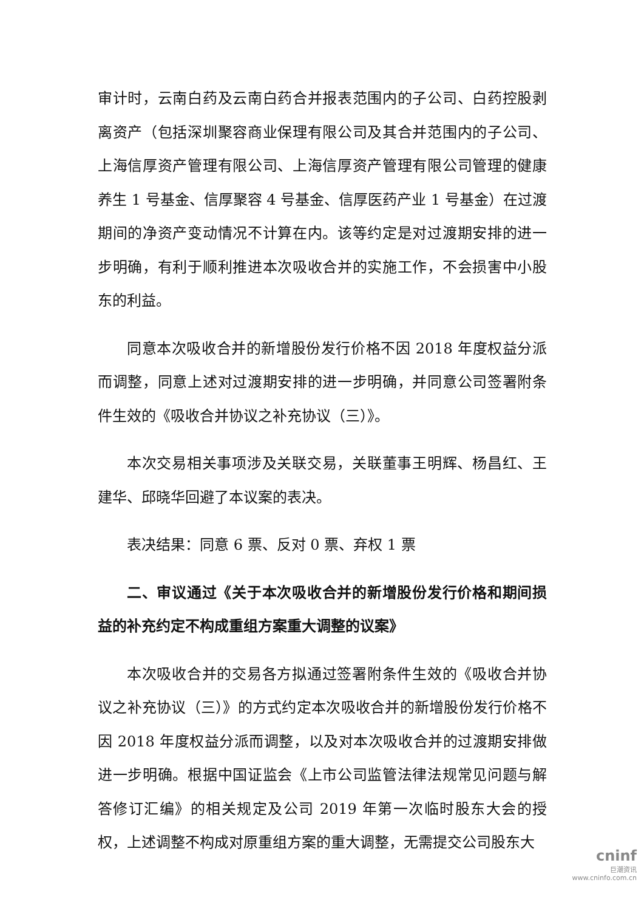审计时，云南白药及云南白药合并报表范围内的子公司、白药控股剥离资产（包括深圳聚容商业保理有限公司及其合并范围内的子公司、上海信厚资产管理有限公司、上海信厚资产管理有限公司管理的健康养生 1 号基金、信厚聚容 4 号基金、信厚医药产业 1 号基金）在过渡期间的净资产变动情况不计算在内。该等约定是对过渡期安排的进一步明确，有利于顺利推进本次吸收合并的实施工作，不会损害中小股东的利益。
同意本次吸收合并的新增股份发行价格不因 2018 年度权益分派而调整，同意上述对过渡期安排的进一步明确，并同意公司签署附条件生效的《吸收合并协议之补充协议（三）》。
本次交易相关事项涉及关联交易，关联董事王明辉、杨昌红、王建华、邱晓华回避了本议案的表决。
表决结果：同意 6 票、反对 0 票、弃权 1 票
二、审议通过《关于本次吸收合并的新增股份发行价格和期间损益的补充约定不构成重组方案重大调整的议案》
本次吸收合并的交易各方拟通过签署附条件生效的《吸收合并协议之补充协议（三）》的方式约定本次吸收合并的新增股份发行价格不因 2018 年度权益分派而调整，以及对本次吸收合并的过渡期安排做进一步明确。根据中国证监会《上市公司监管法律法规常见问题与解答修订汇编》的相关规定及公司 2019 年第一次临时股东大会的授权，上述调整不构成对原重组方案的重大调整，无需提交公司股东大
cninf
巨潮资讯
www.cninfo.com.cn